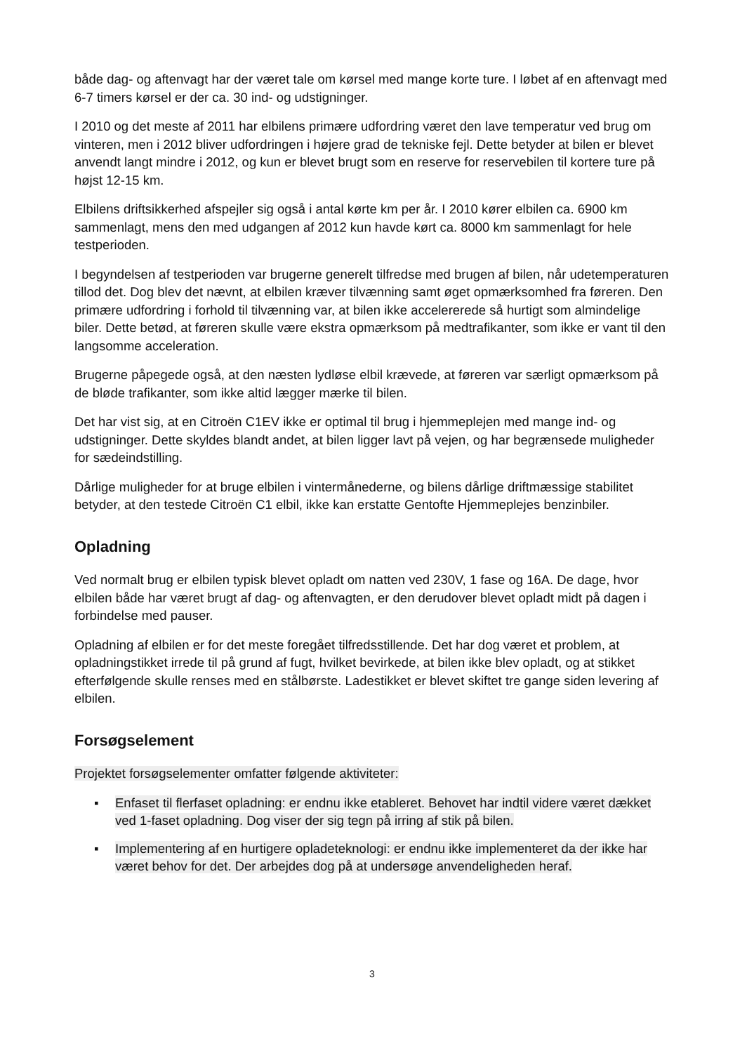både dag- og aftenvagt har der været tale om kørsel med mange korte ture. I løbet af en aftenvagt med 6-7 timers kørsel er der ca. 30 ind- og udstigninger.
I 2010 og det meste af 2011 har elbilens primære udfordring været den lave temperatur ved brug om vinteren, men i 2012 bliver udfordringen i højere grad de tekniske fejl. Dette betyder at bilen er blevet anvendt langt mindre i 2012, og kun er blevet brugt som en reserve for reservebilen til kortere ture på højst 12-15 km.
Elbilens driftsikkerhed afspejler sig også i antal kørte km per år. I 2010 kører elbilen ca. 6900 km sammenlagt, mens den med udgangen af 2012 kun havde kørt ca. 8000 km sammenlagt for hele testperioden.
I begyndelsen af testperioden var brugerne generelt tilfredse med brugen af bilen, når udetemperaturen tillod det. Dog blev det nævnt, at elbilen kræver tilvænning samt øget opmærksomhed fra føreren. Den primære udfordring i forhold til tilvænning var, at bilen ikke accelererede så hurtigt som almindelige biler. Dette betød, at føreren skulle være ekstra opmærksom på medtrafikanter, som ikke er vant til den langsomme acceleration.
Brugerne påpegede også, at den næsten lydløse elbil krævede, at føreren var særligt opmærksom på de bløde trafikanter, som ikke altid lægger mærke til bilen.
Det har vist sig, at en Citroën C1EV ikke er optimal til brug i hjemmeplejen med mange ind- og udstigninger. Dette skyldes blandt andet, at bilen ligger lavt på vejen, og har begrænsede muligheder for sædeindstilling.
Dårlige muligheder for at bruge elbilen i vintermånederne, og bilens dårlige driftmæssige stabilitet betyder, at den testede Citroën C1 elbil, ikke kan erstatte Gentofte Hjemmeplejes benzinbiler.
Opladning
Ved normalt brug er elbilen typisk blevet opladt om natten ved 230V, 1 fase og 16A. De dage, hvor elbilen både har været brugt af dag- og aftenvagten, er den derudover blevet opladt midt på dagen i forbindelse med pauser.
Opladning af elbilen er for det meste foregået tilfredsstillende. Det har dog været et problem, at opladningstikket irrede til på grund af fugt, hvilket bevirkede, at bilen ikke blev opladt, og at stikket efterfølgende skulle renses med en stålbørste. Ladestikket er blevet skiftet tre gange siden levering af elbilen.
Forsøgselement
Projektet forsøgselementer omfatter følgende aktiviteter:
▪ Enfaset til flerfaset opladning: er endnu ikke etableret. Behovet har indtil videre været dækket ved 1-faset opladning. Dog viser der sig tegn på irring af stik på bilen.
▪ Implementering af en hurtigere opladeteknologi: er endnu ikke implementeret da der ikke har været behov for det. Der arbejdes dog på at undersøge anvendeligheden heraf.
3